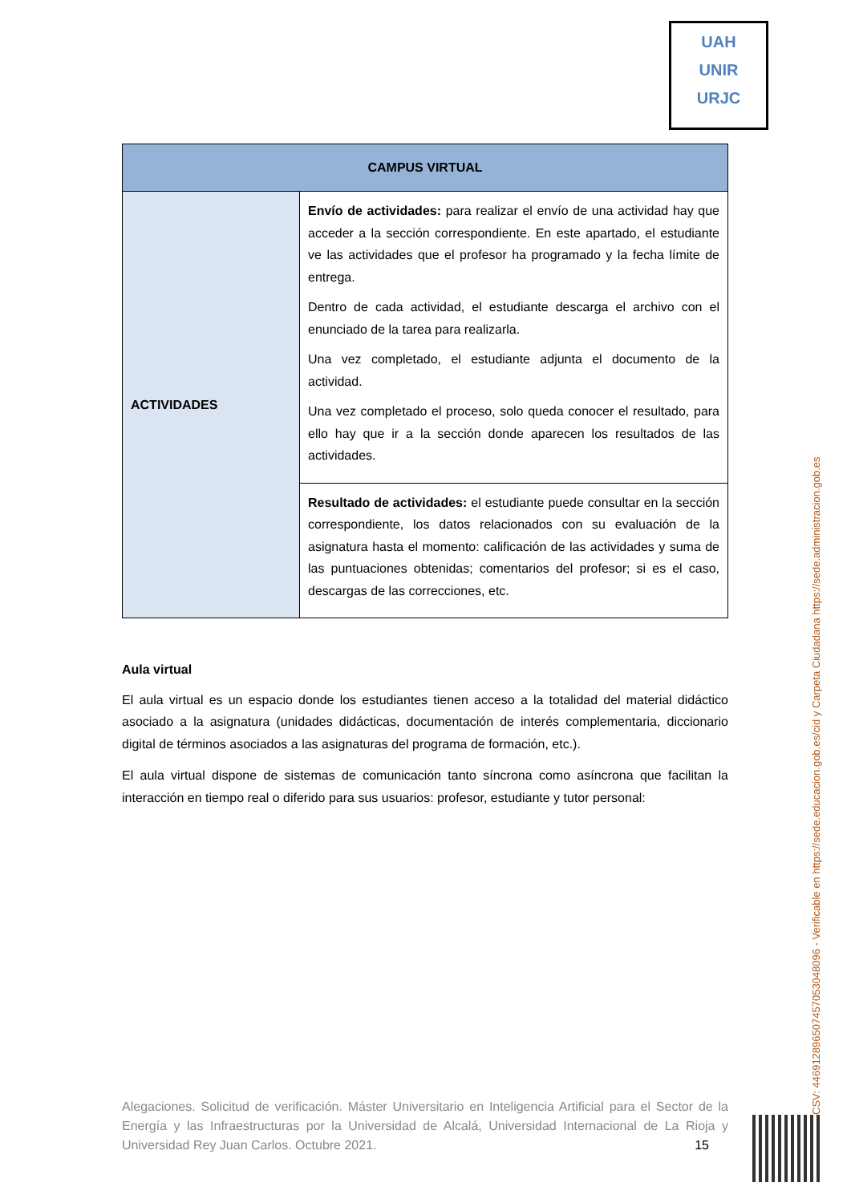UAH
UNIR
URJC
| CAMPUS VIRTUAL | |
| --- | --- |
| ACTIVIDADES | Envío de actividades: para realizar el envío de una actividad hay que acceder a la sección correspondiente. En este apartado, el estudiante ve las actividades que el profesor ha programado y la fecha límite de entrega. Dentro de cada actividad, el estudiante descarga el archivo con el enunciado de la tarea para realizarla. Una vez completado, el estudiante adjunta el documento de la actividad. Una vez completado el proceso, solo queda conocer el resultado, para ello hay que ir a la sección donde aparecen los resultados de las actividades. |
| | Resultado de actividades: el estudiante puede consultar en la sección correspondiente, los datos relacionados con su evaluación de la asignatura hasta el momento: calificación de las actividades y suma de las puntuaciones obtenidas; comentarios del profesor; si es el caso, descargas de las correcciones, etc. |
Aula virtual
El aula virtual es un espacio donde los estudiantes tienen acceso a la totalidad del material didáctico asociado a la asignatura (unidades didácticas, documentación de interés complementaria, diccionario digital de términos asociados a las asignaturas del programa de formación, etc.).
El aula virtual dispone de sistemas de comunicación tanto síncrona como asíncrona que facilitan la interacción en tiempo real o diferido para sus usuarios: profesor, estudiante y tutor personal:
Alegaciones. Solicitud de verificación. Máster Universitario en Inteligencia Artificial para el Sector de la Energía y las Infraestructuras por la Universidad de Alcalá, Universidad Internacional de La Rioja y Universidad Rey Juan Carlos. Octubre 2021. 15
CSV: 446912896507457053048096 - Verificable en https://sede.educacion.gob.es/cid y Carpeta Ciudadana https://sede.administracion.gob.es